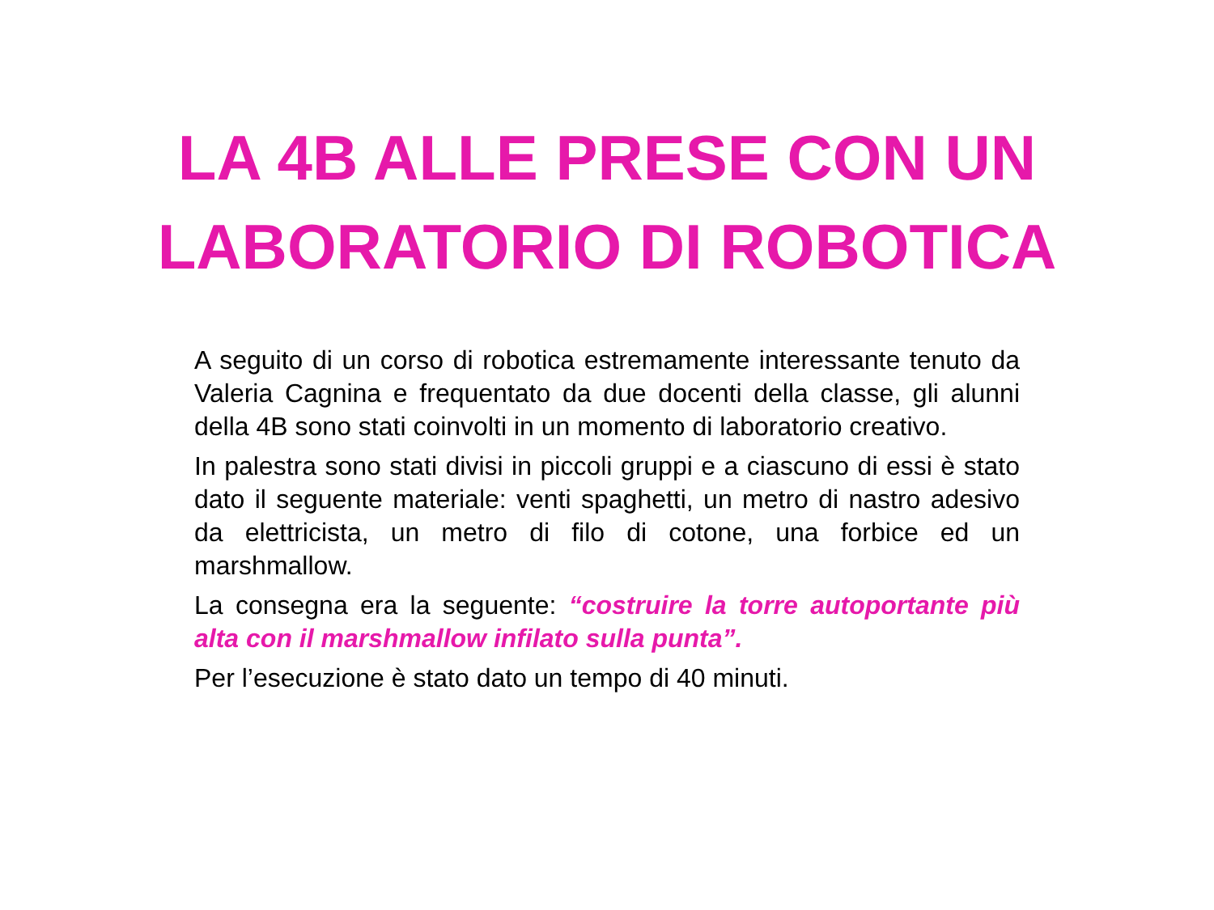LA 4B ALLE PRESE CON UN
LABORATORIO DI ROBOTICA
A seguito di un corso di robotica estremamente interessante tenuto da Valeria Cagnina e frequentato da due docenti della classe, gli alunni della 4B sono stati coinvolti in un momento di laboratorio creativo.
In palestra sono stati divisi in piccoli gruppi e a ciascuno di essi è stato dato il seguente materiale: venti spaghetti, un metro di nastro adesivo da elettricista, un metro di filo di cotone, una forbice ed un marshmallow.
La consegna era la seguente: “costruire la torre autoportante più alta con il marshmallow infilato sulla punta”.
Per l’esecuzione è stato dato un tempo di 40 minuti.